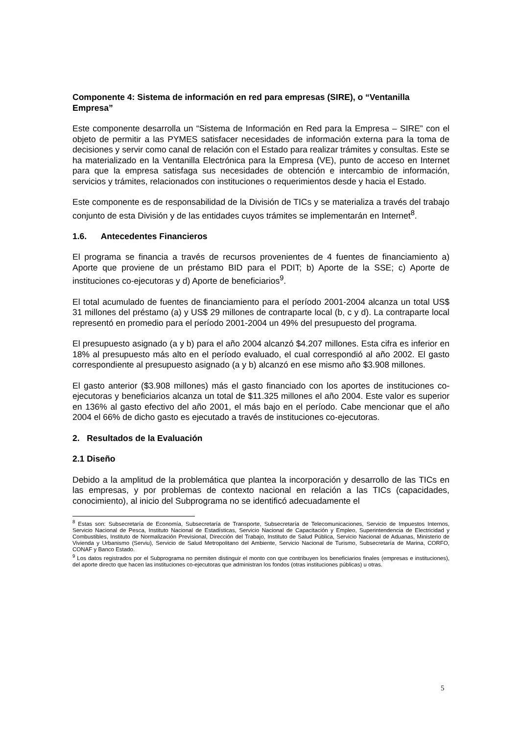Componente 4: Sistema de información en red para empresas (SIRE), o “Ventanilla Empresa”
Este componente desarrolla un “Sistema de Información en Red para la Empresa – SIRE” con el objeto de permitir a las PYMES satisfacer necesidades de información externa para la toma de decisiones y servir como canal de relación con el Estado para realizar trámites y consultas. Este se ha materializado en la Ventanilla Electrónica para la Empresa (VE), punto de acceso en Internet para que la empresa satisfaga sus necesidades de obtención e intercambio de información, servicios y trámites, relacionados con instituciones o requerimientos desde y hacia el Estado.
Este componente es de responsabilidad de la División de TICs y se materializa a través del trabajo conjunto de esta División y de las entidades cuyos trámites se implementarán en Internet<sup>8</sup>.
1.6. Antecedentes Financieros
El programa se financia a través de recursos provenientes de 4 fuentes de financiamiento a) Aporte que proviene de un préstamo BID para el PDIT; b) Aporte de la SSE; c) Aporte de instituciones co-ejecutoras y d) Aporte de beneficiarios<sup>9</sup>.
El total acumulado de fuentes de financiamiento para el período 2001-2004 alcanza un total US$ 31 millones del préstamo (a) y US$ 29 millones de contraparte local (b, c y d). La contraparte local representó en promedio para el período 2001-2004 un 49% del presupuesto del programa.
El presupuesto asignado (a y b) para el año 2004 alcanzó $4.207 millones. Esta cifra es inferior en 18% al presupuesto más alto en el período evaluado, el cual correspondió al año 2002. El gasto correspondiente al presupuesto asignado (a y b) alcanzó en ese mismo año $3.908 millones.
El gasto anterior ($3.908 millones) más el gasto financiado con los aportes de instituciones co-ejecutoras y beneficiarios alcanza un total de $11.325 millones el año 2004. Este valor es superior en 136% al gasto efectivo del año 2001, el más bajo en el período. Cabe mencionar que el año 2004 el 66% de dicho gasto es ejecutado a través de instituciones co-ejecutoras.
2. Resultados de la Evaluación
2.1 Diseño
Debido a la amplitud de la problemática que plantea la incorporación y desarrollo de las TICs en las empresas, y por problemas de contexto nacional en relación a las TICs (capacidades, conocimiento), al inicio del Subprograma no se identificó adecuadamente el
<sup>8</sup> Estas son: Subsecretaría de Economía, Subsecretaría de Transporte, Subsecretaría de Telecomunicaciones, Servicio de Impuestos Internos, Servicio Nacional de Pesca, Instituto Nacional de Estadísticas, Servicio Nacional de Capacitación y Empleo, Superintendencia de Electricidad y Combustibles, Instituto de Normalización Previsional, Dirección del Trabajo, Instituto de Salud Pública, Servicio Nacional de Aduanas, Ministerio de Vivienda y Urbanismo (Serviu), Servicio de Salud Metropolitano del Ambiente, Servicio Nacional de Turismo, Subsecretaría de Marina, CORFO, CONAF y Banco Estado.
<sup>9</sup> Los datos registrados por el Subprograma no permiten distinguir el monto con que contribuyen los beneficiarios finales (empresas e instituciones), del aporte directo que hacen las instituciones co-ejecutoras que administran los fondos (otras instituciones públicas) u otras.
5